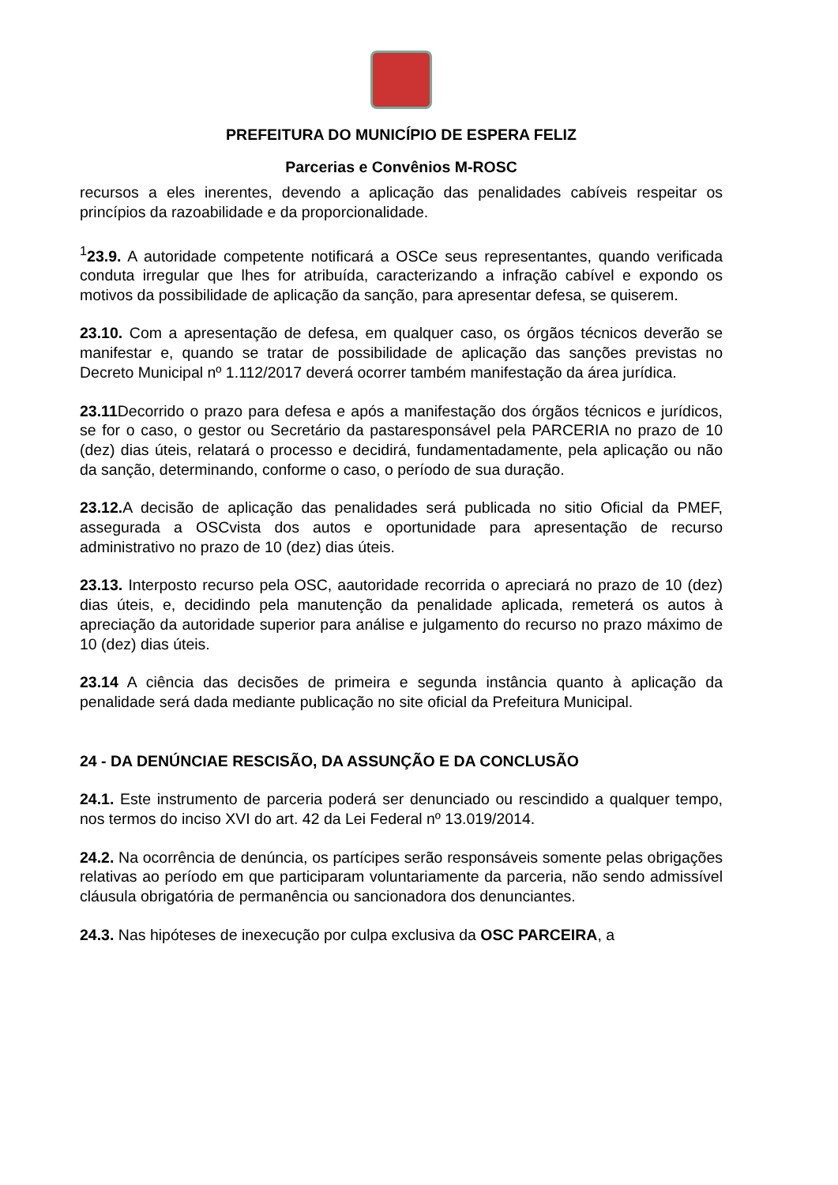PREFEITURA DO MUNICÍPIO DE ESPERA FELIZ
Parcerias e Convênios M-ROSC
recursos a eles inerentes, devendo a aplicação das penalidades cabíveis respeitar os princípios da razoabilidade e da proporcionalidade.
<sup>1</sup> 23.9. A autoridade competente notificará a OSCe seus representantes, quando verificada conduta irregular que lhes for atribuída, caracterizando a infração cabível e expondo os motivos da possibilidade de aplicação da sanção, para apresentar defesa, se quiserem.
23.10. Com a apresentação de defesa, em qualquer caso, os órgãos técnicos deverão se manifestar e, quando se tratar de possibilidade de aplicação das sanções previstas no Decreto Municipal nº 1.112/2017 deverá ocorrer também manifestação da área jurídica.
23.11 Decorrido o prazo para defesa e após a manifestação dos órgãos técnicos e jurídicos, se for o caso, o gestor ou Secretário da pastaresponsável pela PARCERIA no prazo de 10 (dez) dias úteis, relatará o processo e decidirá, fundamentadamente, pela aplicação ou não da sanção, determinando, conforme o caso, o período de sua duração.
23.12. A decisão de aplicação das penalidades será publicada no sitio Oficial da PMEF, assegurada a OSCvista dos autos e oportunidade para apresentação de recurso administrativo no prazo de 10 (dez) dias úteis.
23.13. Interposto recurso pela OSC, aautoridade recorrida o apreciará no prazo de 10 (dez) dias úteis, e, decidindo pela manutenção da penalidade aplicada, remeterá os autos à apreciação da autoridade superior para análise e julgamento do recurso no prazo máximo de 10 (dez) dias úteis.
23.14 A ciência das decisões de primeira e segunda instância quanto à aplicação da penalidade será dada mediante publicação no site oficial da Prefeitura Municipal.
24 - DA DENÚNCIAE RESCISÃO, DA ASSUNÇÃO E DA CONCLUSÃO
24.1. Este instrumento de parceria poderá ser denunciado ou rescindido a qualquer tempo, nos termos do inciso XVI do art. 42 da Lei Federal nº 13.019/2014.
24.2. Na ocorrência de denúncia, os partícipes serão responsáveis somente pelas obrigações relativas ao período em que participaram voluntariamente da parceria, não sendo admissível cláusula obrigatória de permanência ou sancionadora dos denunciantes.
24.3. Nas hipóteses de inexecução por culpa exclusiva da OSC PARCEIRA, a